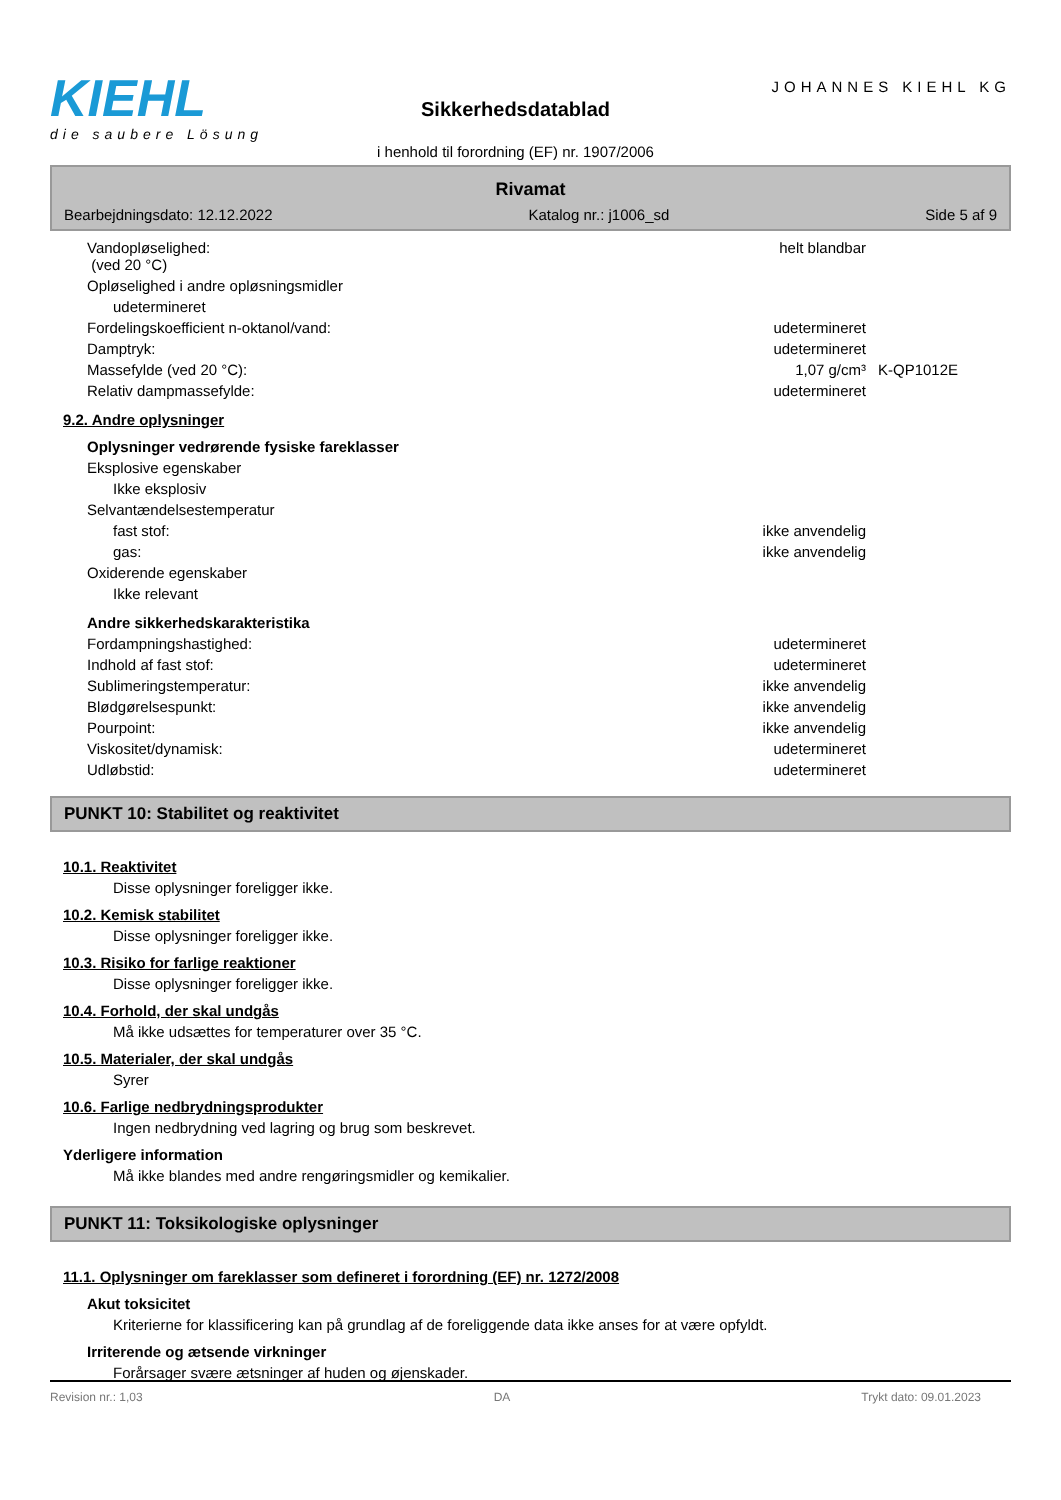KIEHL
die saubere Lösung
Sikkerhedsdatablad
i henhold til forordning (EF) nr. 1907/2006
JOHANNES KIEHL KG
Rivamat
Bearbejdningsdato: 12.12.2022 Katalog nr.: j1006_sd Side 5 af 9
| Vandopløselighed: (ved 20 °C) | helt blandbar | | |
| Opløselighed i andre opløsningsmidler | | | |
| udetermineret | | | |
| Fordelingskoefficient n-oktanol/vand: | udetermineret | | |
| Damptryk: | udetermineret | | |
| Massefylde (ved 20 °C): | 1,07 g/cm³ | K-QP1012E | |
| Relativ dampmassefylde: | udetermineret | | |
9.2. Andre oplysninger
Oplysninger vedrørende fysiske fareklasser
| Eksplosive egenskaber | | | |
| Ikke eksplosiv | | | |
| Selvantændelsestemperatur | | | |
| fast stof: | ikke anvendelig | | |
| gas: | ikke anvendelig | | |
| Oxiderende egenskaber | | | |
| Ikke relevant | | | |
Andre sikkerhedskarakteristika
| Fordampningshastighed: | udetermineret | | |
| Indhold af fast stof: | udetermineret | | |
| Sublimeringstemperatur: | ikke anvendelig | | |
| Blødgørelsespunkt: | ikke anvendelig | | |
| Pourpoint: | ikke anvendelig | | |
| Viskositet/dynamisk: | udetermineret | | |
| Udløbstid: | udetermineret | | |
PUNKT 10: Stabilitet og reaktivitet
10.1. Reaktivitet
Disse oplysninger foreligger ikke.
10.2. Kemisk stabilitet
Disse oplysninger foreligger ikke.
10.3. Risiko for farlige reaktioner
Disse oplysninger foreligger ikke.
10.4. Forhold, der skal undgås
Må ikke udsættes for temperaturer over 35 °C.
10.5. Materialer, der skal undgås
Syrer
10.6. Farlige nedbrydningsprodukter
Ingen nedbrydning ved lagring og brug som beskrevet.
Yderligere information
Må ikke blandes med andre rengøringsmidler og kemikalier.
PUNKT 11: Toksikologiske oplysninger
11.1. Oplysninger om fareklasser som defineret i forordning (EF) nr. 1272/2008
Akut toksicitet
Kriterierne for klassificering kan på grundlag af de foreliggende data ikke anses for at være opfyldt.
Irriterende og ætsende virkninger
Forårsager svære ætsninger af huden og øjenskader.
Revision nr.: 1,03 DA Trykt dato: 09.01.2023